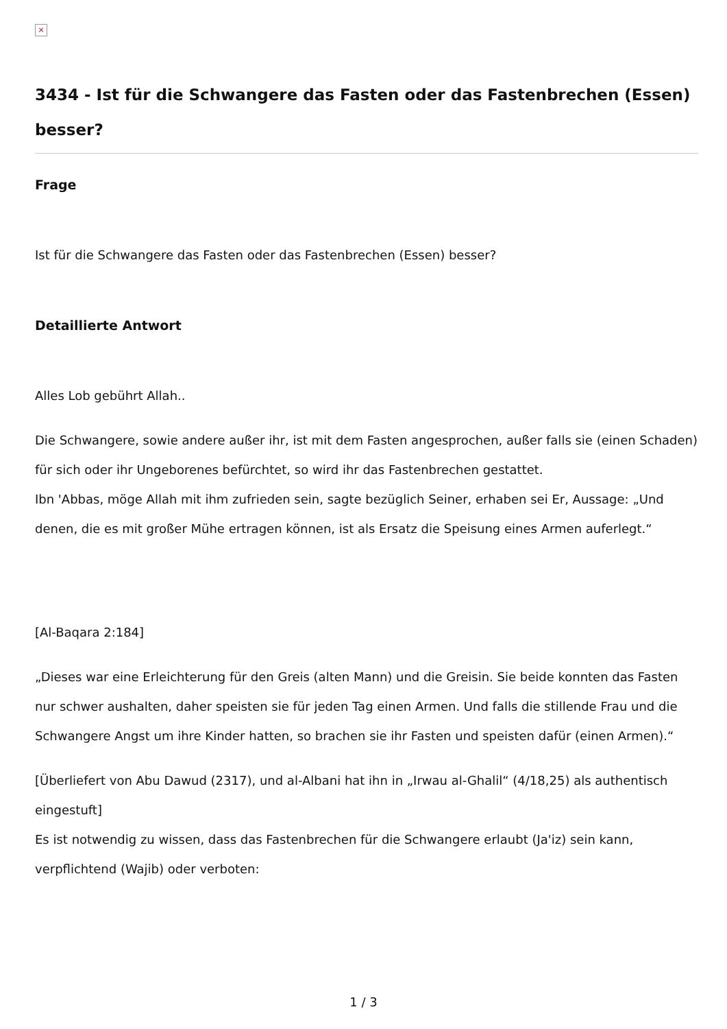×
3434 - Ist für die Schwangere das Fasten oder das Fastenbrechen (Essen) besser?
Frage
Ist für die Schwangere das Fasten oder das Fastenbrechen (Essen) besser?
Detaillierte Antwort
Alles Lob gebührt Allah..
Die Schwangere, sowie andere außer ihr, ist mit dem Fasten angesprochen, außer falls sie (einen Schaden) für sich oder ihr Ungeborenes befürchtet, so wird ihr das Fastenbrechen gestattet.
Ibn 'Abbas, möge Allah mit ihm zufrieden sein, sagte bezüglich Seiner, erhaben sei Er, Aussage: „Und denen, die es mit großer Mühe ertragen können, ist als Ersatz die Speisung eines Armen auferlegt.“
[Al-Baqara 2:184]
„Dieses war eine Erleichterung für den Greis (alten Mann) und die Greisin. Sie beide konnten das Fasten nur schwer aushalten, daher speisten sie für jeden Tag einen Armen. Und falls die stillende Frau und die Schwangere Angst um ihre Kinder hatten, so brachen sie ihr Fasten und speisten dafür (einen Armen).“
[Überliefert von Abu Dawud (2317), und al-Albani hat ihn in „Irwau al-Ghalil“ (4/18,25) als authentisch eingestuft]
Es ist notwendig zu wissen, dass das Fastenbrechen für die Schwangere erlaubt (Ja'iz) sein kann, verpflichtend (Wajib) oder verboten:
1 / 3